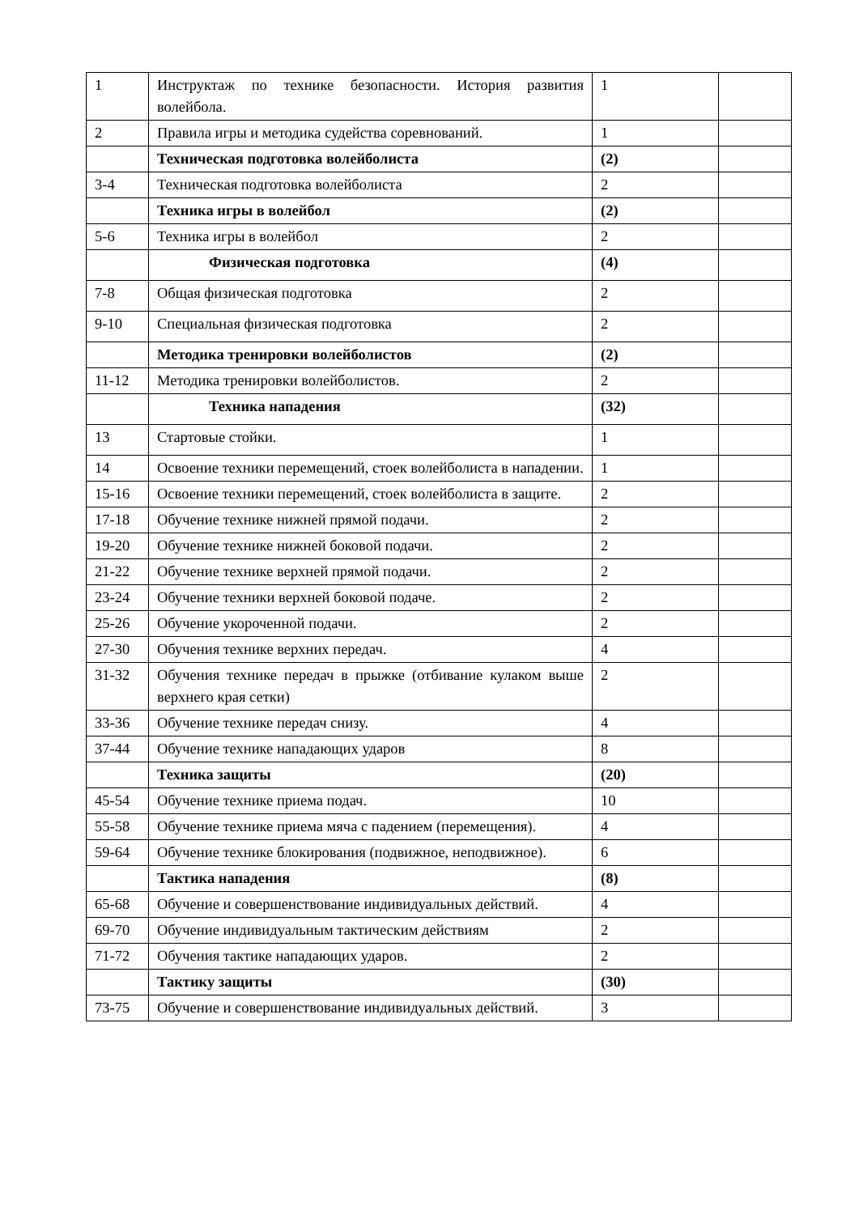| 1 | Инструктаж по технике безопасности. История развития волейбола. | 1 | |
| 2 | Правила игры и методика судейства соревнований. | 1 | |
| | Техническая подготовка волейболиста | (2) | |
| 3-4 | Техническая подготовка волейболиста | 2 | |
| | Техника игры в волейбол | (2) | |
| 5-6 | Техника игры в волейбол | 2 | |
| | Физическая подготовка | (4) | |
| 7-8 | Общая физическая подготовка | 2 | |
| 9-10 | Специальная физическая подготовка | 2 | |
| | Методика тренировки волейболистов | (2) | |
| 11-12 | Методика тренировки волейболистов. | 2 | |
| | Техника нападения | (32) | |
| 13 | Стартовые стойки. | 1 | |
| 14 | Освоение техники перемещений, стоек волейболиста в нападении. | 1 | |
| 15-16 | Освоение техники перемещений, стоек волейболиста в защите. | 2 | |
| 17-18 | Обучение технике нижней прямой подачи. | 2 | |
| 19-20 | Обучение технике нижней боковой подачи. | 2 | |
| 21-22 | Обучение технике верхней прямой подачи. | 2 | |
| 23-24 | Обучение техники верхней боковой подаче. | 2 | |
| 25-26 | Обучение укороченной подачи. | 2 | |
| 27-30 | Обучения технике верхних передач. | 4 | |
| 31-32 | Обучения технике передач в прыжке (отбивание кулаком выше верхнего края сетки) | 2 | |
| 33-36 | Обучение технике передач снизу. | 4 | |
| 37-44 | Обучение технике нападающих ударов | 8 | |
| | Техника защиты | (20) | |
| 45-54 | Обучение технике приема подач. | 10 | |
| 55-58 | Обучение технике приема мяча с падением (перемещения). | 4 | |
| 59-64 | Обучение технике блокирования (подвижное, неподвижное). | 6 | |
| | Тактика нападения | (8) | |
| 65-68 | Обучение и совершенствование индивидуальных действий. | 4 | |
| 69-70 | Обучение индивидуальным тактическим действиям | 2 | |
| 71-72 | Обучения тактике нападающих ударов. | 2 | |
| | Тактику защиты | (30) | |
| 73-75 | Обучение и совершенствование индивидуальных действий. | 3 | |